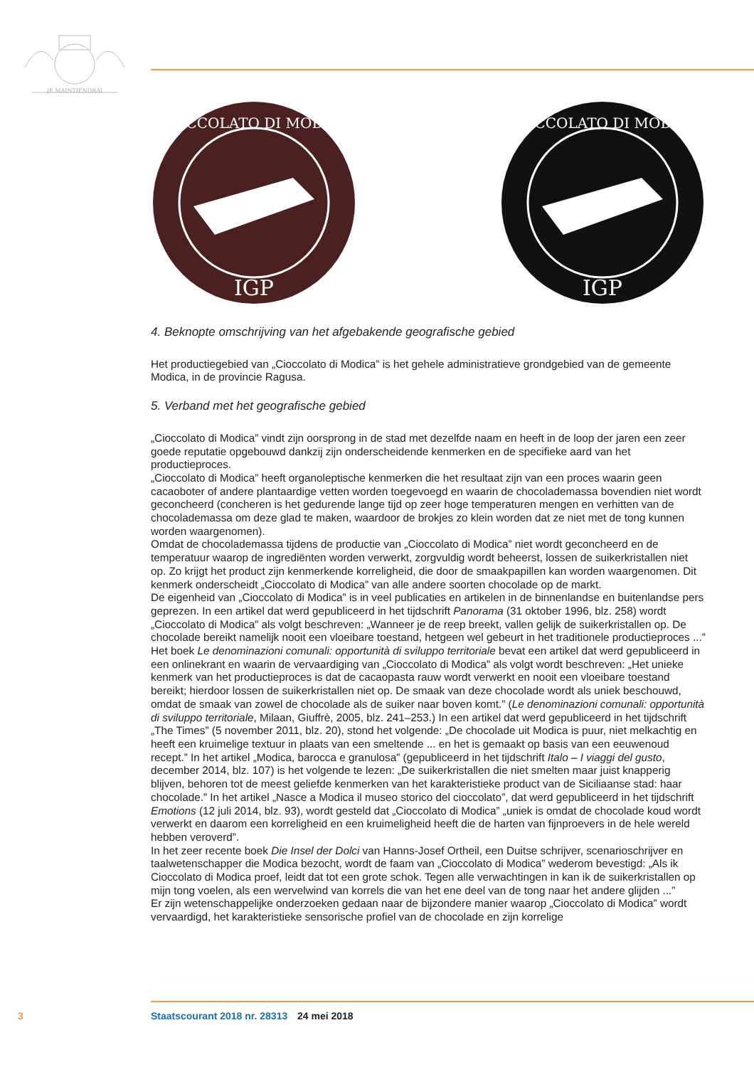JE MAINTIENDRAI
IGP
CIOCCOLATO DI MODICA
IGP
CIOCCOLATO DI MODICA
4. Beknopte omschrijving van het afgebakende geografische gebied
Het productiegebied van „Cioccolato di Modica” is het gehele administratieve grondgebied van de gemeente Modica, in de provincie Ragusa.
5. Verband met het geografische gebied
„Cioccolato di Modica” vindt zijn oorsprong in de stad met dezelfde naam en heeft in de loop der jaren een zeer goede reputatie opgebouwd dankzij zijn onderscheidende kenmerken en de specifieke aard van het productieproces.
„Cioccolato di Modica” heeft organoleptische kenmerken die het resultaat zijn van een proces waarin geen cacaoboter of andere plantaardige vetten worden toegevoegd en waarin de chocolademassa bovendien niet wordt geconcheerd (concheren is het gedurende lange tijd op zeer hoge temperaturen mengen en verhitten van de chocolademassa om deze glad te maken, waardoor de brokjes zo klein worden dat ze niet met de tong kunnen worden waargenomen).
Omdat de chocolademassa tijdens de productie van „Cioccolato di Modica” niet wordt geconcheerd en de temperatuur waarop de ingrediënten worden verwerkt, zorgvuldig wordt beheerst, lossen de suikerkristallen niet op. Zo krijgt het product zijn kenmerkende korreligheid, die door de smaakpapillen kan worden waargenomen. Dit kenmerk onderscheidt „Cioccolato di Modica” van alle andere soorten chocolade op de markt.
De eigenheid van „Cioccolato di Modica” is in veel publicaties en artikelen in de binnenlandse en buitenlandse pers geprezen. In een artikel dat werd gepubliceerd in het tijdschrift Panorama (31 oktober 1996, blz. 258) wordt „Cioccolato di Modica” als volgt beschreven: „Wanneer je de reep breekt, vallen gelijk de suikerkristallen op. De chocolade bereikt namelijk nooit een vloeibare toestand, hetgeen wel gebeurt in het traditionele productieproces ...” Het boek Le denominazioni comunali: opportunità di sviluppo territoriale bevat een artikel dat werd gepubliceerd in een onlinekrant en waarin de vervaardiging van „Cioccolato di Modica” als volgt wordt beschreven: „Het unieke kenmerk van het productieproces is dat de cacaopasta rauw wordt verwerkt en nooit een vloeibare toestand bereikt; hierdoor lossen de suikerkristallen niet op. De smaak van deze chocolade wordt als uniek beschouwd, omdat de smaak van zowel de chocolade als de suiker naar boven komt.” (Le denominazioni comunali: opportunità di sviluppo territoriale, Milaan, Giuffrè, 2005, blz. 241–253.) In een artikel dat werd gepubliceerd in het tijdschrift „The Times” (5 november 2011, blz. 20), stond het volgende: „De chocolade uit Modica is puur, niet melkachtig en heeft een kruimelige textuur in plaats van een smeltende ... en het is gemaakt op basis van een eeuwenoud recept.” In het artikel „Modica, barocca e granulosa” (gepubliceerd in het tijdschrift Italo – I viaggi del gusto, december 2014, blz. 107) is het volgende te lezen: „De suikerkristallen die niet smelten maar juist knapperig blijven, behoren tot de meest geliefde kenmerken van het karakteristieke product van de Siciliaanse stad: haar chocolade.” In het artikel „Nasce a Modica il museo storico del cioccolato”, dat werd gepubliceerd in het tijdschrift Emotions (12 juli 2014, blz. 93), wordt gesteld dat „Cioccolato di Modica” „uniek is omdat de chocolade koud wordt verwerkt en daarom een korreligheid en een kruimeligheid heeft die de harten van fijnproevers in de hele wereld hebben veroverd”.
In het zeer recente boek Die Insel der Dolci van Hanns-Josef Ortheil, een Duitse schrijver, scenarioschrijver en taalwetenschapper die Modica bezocht, wordt de faam van „Cioccolato di Modica” wederom bevestigd: „Als ik Cioccolato di Modica proef, leidt dat tot een grote schok. Tegen alle verwachtingen in kan ik de suikerkristallen op mijn tong voelen, als een wervelwind van korrels die van het ene deel van de tong naar het andere glijden ...”
Er zijn wetenschappelijke onderzoeken gedaan naar de bijzondere manier waarop „Cioccolato di Modica” wordt vervaardigd, het karakteristieke sensorische profiel van de chocolade en zijn korrelige
3 Staatscourant 2018 nr. 28313 24 mei 2018